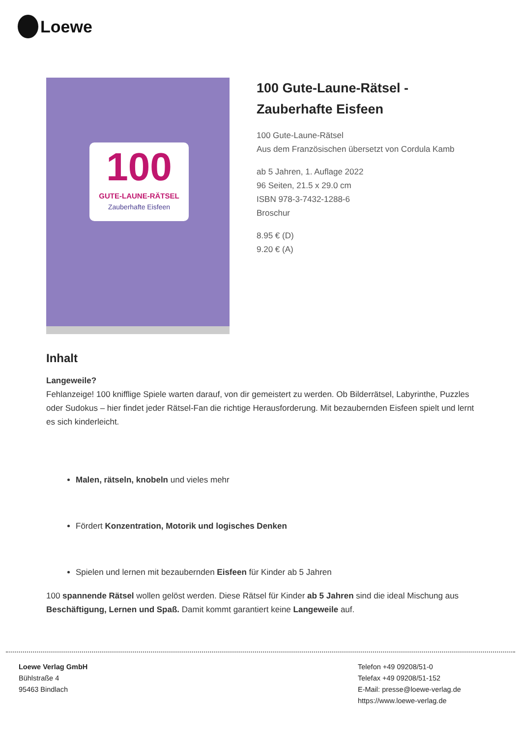Loewe
100
GUTE-LAUNE-RÄTSEL
Zauberhafte Eisfeen
100 Gute-Laune-Rätsel -
Zauberhafte Eisfeen
100 Gute-Laune-Rätsel
Aus dem Französischen übersetzt von Cordula Kamb
ab 5 Jahren, 1. Auflage 2022
96 Seiten, 21.5 x 29.0 cm
ISBN 978-3-7432-1288-6
Broschur
8.95 € (D)
9.20 € (A)
Inhalt
Langeweile?
Fehlanzeige! 100 knifflige Spiele warten darauf, von dir gemeistert zu werden. Ob Bilderrätsel, Labyrinthe, Puzzles oder Sudokus – hier findet jeder Rätsel-Fan die richtige Herausforderung. Mit bezaubernden Eisfeen spielt und lernt es sich kinderleicht.
Malen, rätseln, knobeln und vieles mehr
Fördert Konzentration, Motorik und logisches Denken
Spielen und lernen mit bezaubernden Eisfeen für Kinder ab 5 Jahren
100 spannende Rätsel wollen gelöst werden. Diese Rätsel für Kinder ab 5 Jahren sind die ideal Mischung aus Beschäftigung, Lernen und Spaß. Damit kommt garantiert keine Langeweile auf.
Loewe Verlag GmbH
Bühlstraße 4
95463 Bindlach
Telefon +49 09208/51-0
Telefax +49 09208/51-152
E-Mail: presse@loewe-verlag.de
https://www.loewe-verlag.de